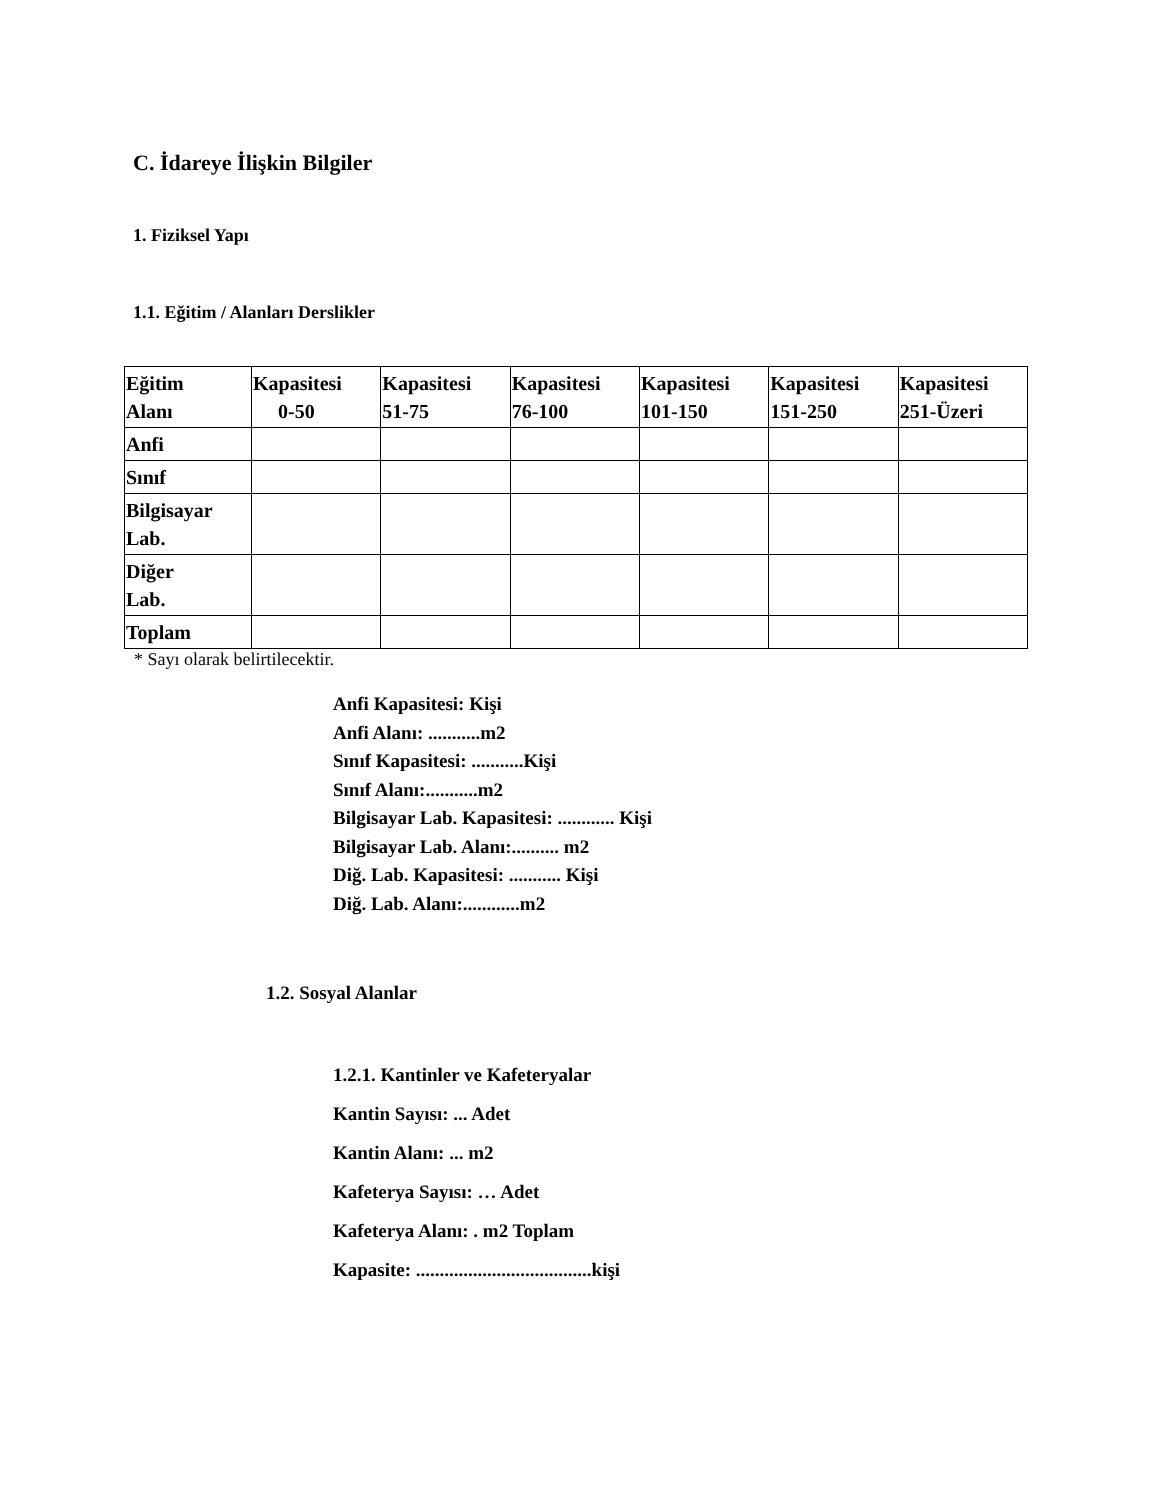C. İdareye İlişkin Bilgiler
1. Fiziksel Yapı
1.1. Eğitim / Alanları Derslikler
| Eğitim Alanı | Kapasitesi 0-50 | Kapasitesi 51-75 | Kapasitesi 76-100 | Kapasitesi 101-150 | Kapasitesi 151-250 | Kapasitesi 251-Üzeri |
| --- | --- | --- | --- | --- | --- | --- |
| Anfi | | | | | | |
| Sınıf | | | | | | |
| Bilgisayar Lab. | | | | | | |
| Diğer Lab. | | | | | | |
| Toplam | | | | | | |
* Sayı olarak belirtilecektir.
Anfi Kapasitesi: Kişi
Anfi Alanı: ...........m2
Sınıf Kapasitesi: ...........Kişi
Sınıf Alanı:...........m2
Bilgisayar Lab. Kapasitesi: ............ Kişi
Bilgisayar Lab. Alanı:.......... m2
Diğ. Lab. Kapasitesi: ........... Kişi
Diğ. Lab. Alanı:............m2
1.2. Sosyal Alanlar
1.2.1. Kantinler ve Kafeteryalar
Kantin Sayısı: ... Adet
Kantin Alanı: ... m2
Kafeterya Sayısı: … Adet
Kafeterya Alanı: . m2 Toplam
Kapasite: .....................................kişi